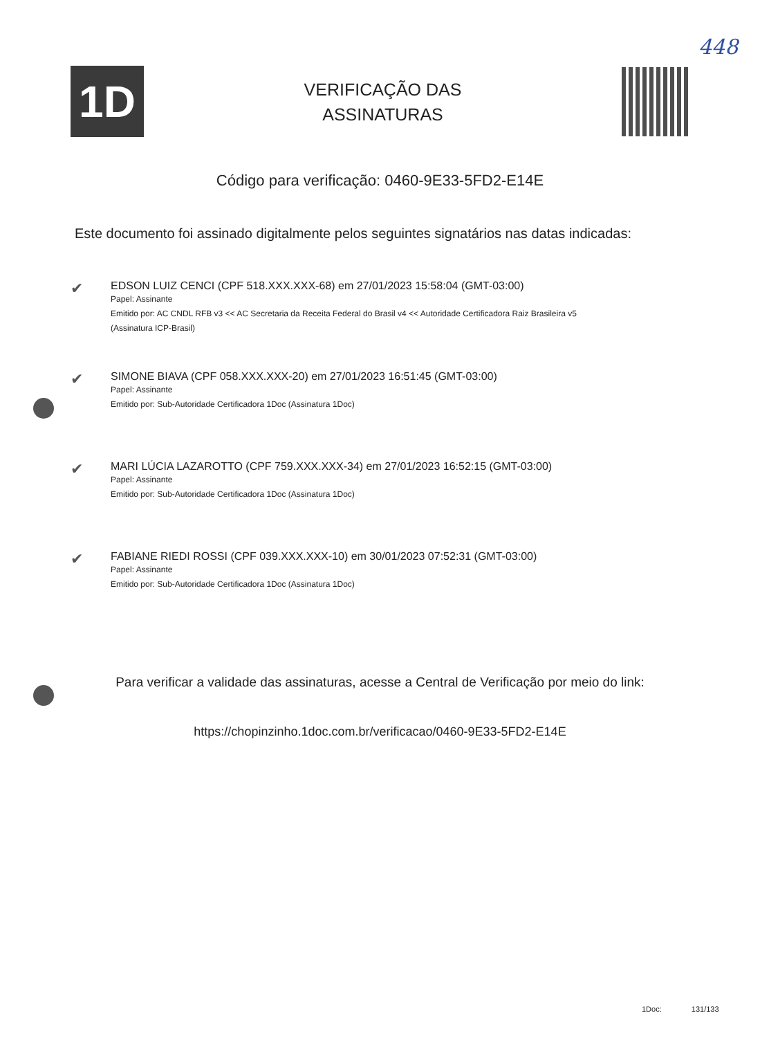448
1D
VERIFICAÇÃO DAS
ASSINATURAS
Código para verificação: 0460-9E33-5FD2-E14E
Este documento foi assinado digitalmente pelos seguintes signatários nas datas indicadas:
✔
EDSON LUIZ CENCI (CPF 518.XXX.XXX-68) em 27/01/2023 15:58:04 (GMT-03:00)
Papel: Assinante
Emitido por: AC CNDL RFB v3 << AC Secretaria da Receita Federal do Brasil v4 << Autoridade Certificadora Raiz Brasileira v5
(Assinatura ICP-Brasil)
✔
SIMONE BIAVA (CPF 058.XXX.XXX-20) em 27/01/2023 16:51:45 (GMT-03:00)
Papel: Assinante
Emitido por: Sub-Autoridade Certificadora 1Doc (Assinatura 1Doc)
✔
MARI LÚCIA LAZAROTTO (CPF 759.XXX.XXX-34) em 27/01/2023 16:52:15 (GMT-03:00)
Papel: Assinante
Emitido por: Sub-Autoridade Certificadora 1Doc (Assinatura 1Doc)
✔
FABIANE RIEDI ROSSI (CPF 039.XXX.XXX-10) em 30/01/2023 07:52:31 (GMT-03:00)
Papel: Assinante
Emitido por: Sub-Autoridade Certificadora 1Doc (Assinatura 1Doc)
Para verificar a validade das assinaturas, acesse a Central de Verificação por meio do link:
https://chopinzinho.1doc.com.br/verificacao/0460-9E33-5FD2-E14E
1Doc: 131/133